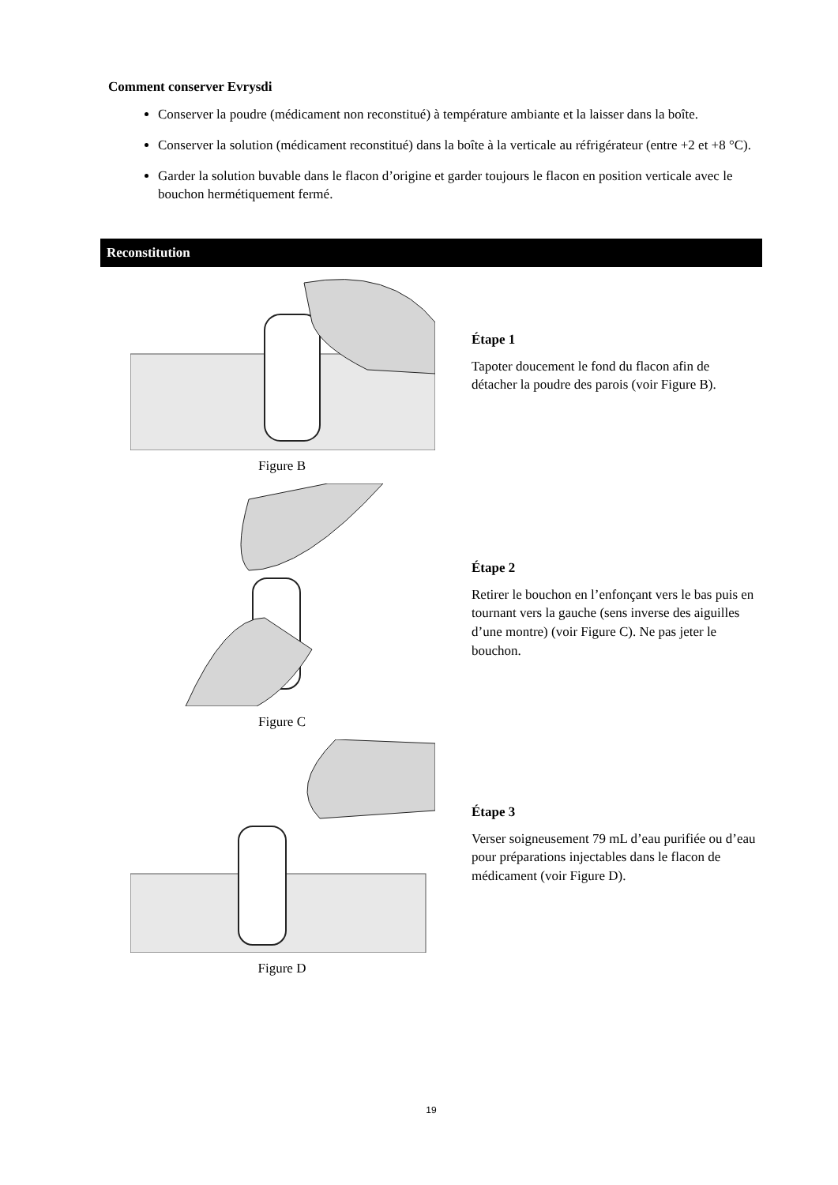Comment conserver Evrysdi
Conserver la poudre (médicament non reconstitué) à température ambiante et la laisser dans la boîte.
Conserver la solution (médicament reconstitué) dans la boîte à la verticale au réfrigérateur (entre +2 et +8 °C).
Garder la solution buvable dans le flacon d’origine et garder toujours le flacon en position verticale avec le bouchon hermétiquement fermé.
Reconstitution
Figure B
Étape 1
Tapoter doucement le fond du flacon afin de détacher la poudre des parois (voir Figure B).
Figure C
Étape 2
Retirer le bouchon en l’enfonçant vers le bas puis en tournant vers la gauche (sens inverse des aiguilles d’une montre) (voir Figure C). Ne pas jeter le bouchon.
Figure D
Étape 3
Verser soigneusement 79 mL d’eau purifiée ou d’eau pour préparations injectables dans le flacon de médicament (voir Figure D).
19